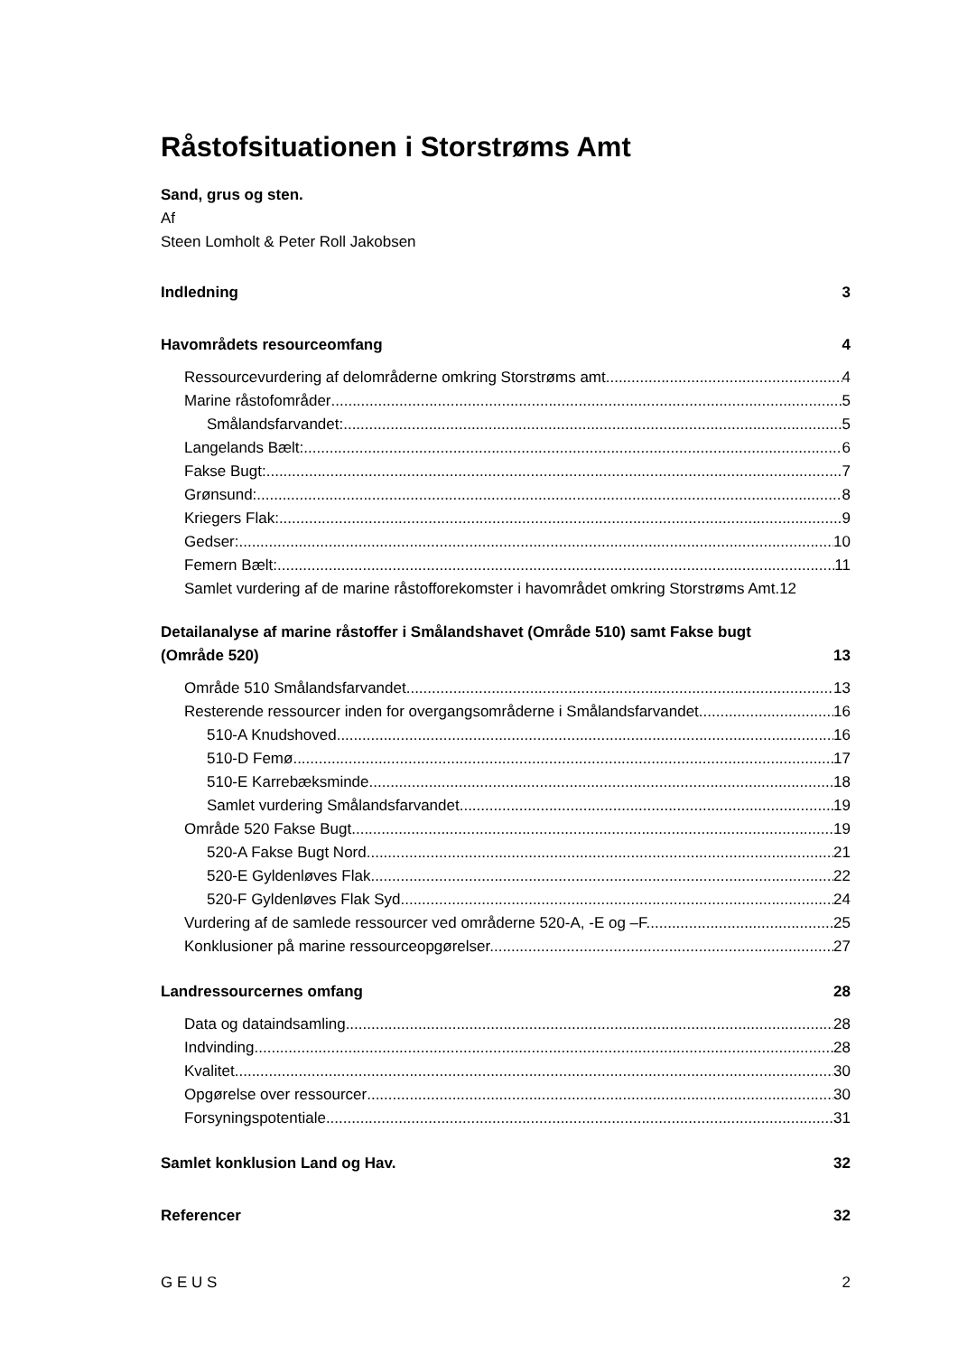Råstofsituationen i Storstrøms Amt
Sand, grus og sten.
Af
Steen Lomholt & Peter Roll Jakobsen
Indledning 3
Havområdets resourceomfang 4
Ressourcevurdering af delområderne omkring Storstrøms amt. 4
Marine råstofområder 5
Smålandsfarvandet: 5
Langelands Bælt: 6
Fakse Bugt: 7
Grønsund: 8
Kriegers Flak: 9
Gedser: 10
Femern Bælt: 11
Samlet vurdering af de marine råstofforekomster i havområdet omkring Storstrøms Amt.12
Detailanalyse af marine råstoffer i Smålandshavet (Område 510) samt Fakse bugt
(Område 520) 13
Område 510 Smålandsfarvandet. 13
Resterende ressourcer inden for overgangsområderne i Smålandsfarvandet. 16
510-A Knudshoved 16
510-D Femø. 17
510-E Karrebæksminde. 18
Samlet vurdering Smålandsfarvandet 19
Område 520 Fakse Bugt. 19
520-A Fakse Bugt Nord 21
520-E Gyldenløves Flak. 22
520-F Gyldenløves Flak Syd. 24
Vurdering af de samlede ressourcer ved områderne 520-A, -E og –F. 25
Konklusioner på marine ressourceopgørelser. 27
Landressourcernes omfang 28
Data og dataindsamling 28
Indvinding 28
Kvalitet 30
Opgørelse over ressourcer 30
Forsyningspotentiale 31
Samlet konklusion Land og Hav. 32
Referencer 32
G E U S 2